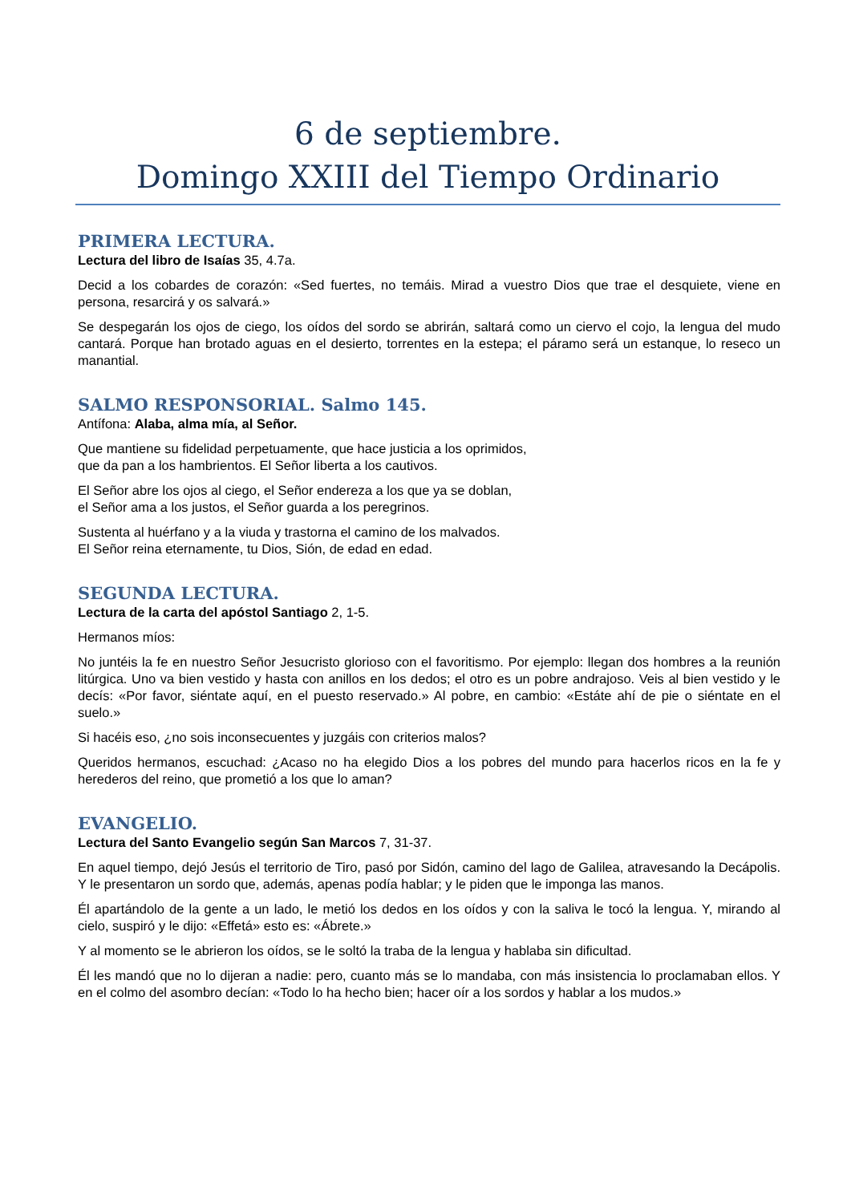6 de septiembre.
Domingo XXIII del Tiempo Ordinario
PRIMERA LECTURA.
Lectura del libro de Isaías 35, 4.7a.
Decid a los cobardes de corazón: «Sed fuertes, no temáis. Mirad a vuestro Dios que trae el desquiete, viene en persona, resarcirá y os salvará.»
Se despegarán los ojos de ciego, los oídos del sordo se abrirán, saltará como un ciervo el cojo, la lengua del mudo cantará. Porque han brotado aguas en el desierto, torrentes en la estepa; el páramo será un estanque, lo reseco un manantial.
SALMO RESPONSORIAL. Salmo 145.
Antífona: Alaba, alma mía, al Señor.
Que mantiene su fidelidad perpetuamente, que hace justicia a los oprimidos,
que da pan a los hambrientos. El Señor liberta a los cautivos.
El Señor abre los ojos al ciego, el Señor endereza a los que ya se doblan,
el Señor ama a los justos, el Señor guarda a los peregrinos.
Sustenta al huérfano y a la viuda y trastorna el camino de los malvados.
El Señor reina eternamente, tu Dios, Sión, de edad en edad.
SEGUNDA LECTURA.
Lectura de la carta del apóstol Santiago 2, 1-5.
Hermanos míos:
No juntéis la fe en nuestro Señor Jesucristo glorioso con el favoritismo. Por ejemplo: llegan dos hombres a la reunión litúrgica. Uno va bien vestido y hasta con anillos en los dedos; el otro es un pobre andrajoso. Veis al bien vestido y le decís: «Por favor, siéntate aquí, en el puesto reservado.» Al pobre, en cambio: «Estáte ahí de pie o siéntate en el suelo.»
Si hacéis eso, ¿no sois inconsecuentes y juzgáis con criterios malos?
Queridos hermanos, escuchad: ¿Acaso no ha elegido Dios a los pobres del mundo para hacerlos ricos en la fe y herederos del reino, que prometió a los que lo aman?
EVANGELIO.
Lectura del Santo Evangelio según San Marcos 7, 31-37.
En aquel tiempo, dejó Jesús el territorio de Tiro, pasó por Sidón, camino del lago de Galilea, atravesando la Decápolis. Y le presentaron un sordo que, además, apenas podía hablar; y le piden que le imponga las manos.
Él apartándolo de la gente a un lado, le metió los dedos en los oídos y con la saliva le tocó la lengua. Y, mirando al cielo, suspiró y le dijo: «Effetá» esto es: «Ábrete.»
Y al momento se le abrieron los oídos, se le soltó la traba de la lengua y hablaba sin dificultad.
Él les mandó que no lo dijeran a nadie: pero, cuanto más se lo mandaba, con más insistencia lo proclamaban ellos. Y en el colmo del asombro decían: «Todo lo ha hecho bien; hacer oír a los sordos y hablar a los mudos.»